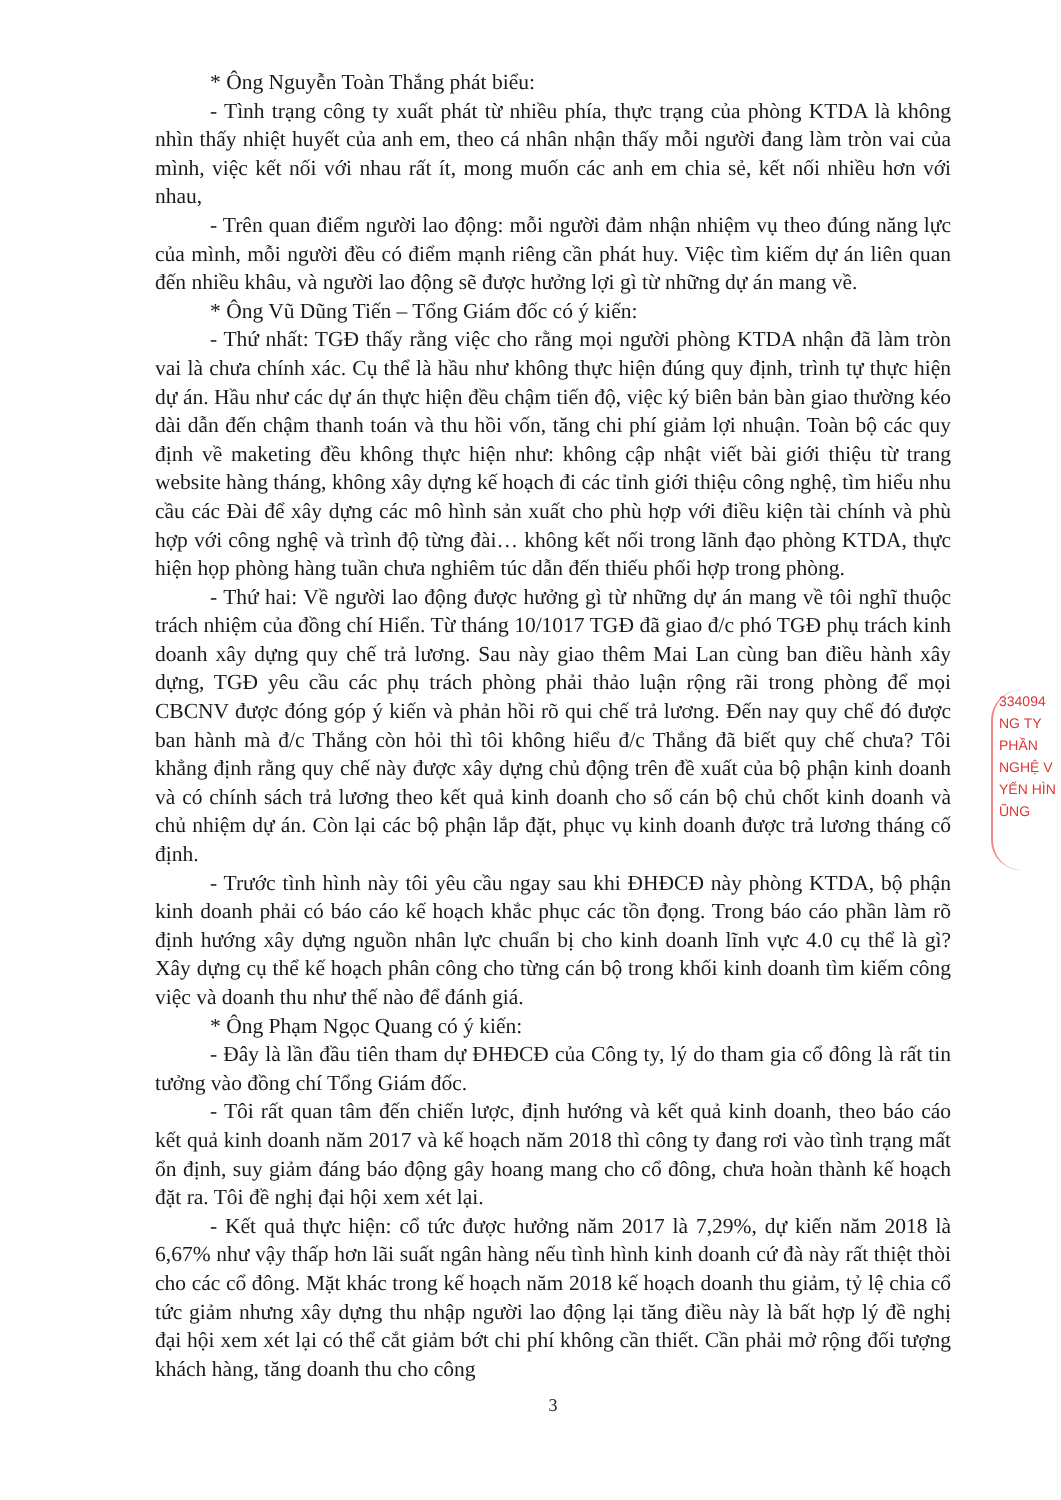334094
NG TY
PHẦN
NGHỆ V
YẾN HÌN
ŨNG
* Ông Nguyễn Toàn Thắng phát biểu:
- Tình trạng công ty xuất phát từ nhiều phía, thực trạng của phòng KTDA là không nhìn thấy nhiệt huyết của anh em, theo cá nhân nhận thấy mỗi người đang làm tròn vai của mình, việc kết nối với nhau rất ít, mong muốn các anh em chia sẻ, kết nối nhiều hơn với nhau,
- Trên quan điểm người lao động: mỗi người đảm nhận nhiệm vụ theo đúng năng lực của mình, mỗi người đều có điểm mạnh riêng cần phát huy. Việc tìm kiếm dự án liên quan đến nhiều khâu, và người lao động sẽ được hưởng lợi gì từ những dự án mang về.
* Ông Vũ Dũng Tiến – Tổng Giám đốc có ý kiến:
- Thứ nhất: TGĐ thấy rằng việc cho rằng mọi người phòng KTDA nhận đã làm tròn vai là chưa chính xác. Cụ thể là hầu như không thực hiện đúng quy định, trình tự thực hiện dự án. Hầu như các dự án thực hiện đều chậm tiến độ, việc ký biên bản bàn giao thường kéo dài dẫn đến chậm thanh toán và thu hồi vốn, tăng chi phí giảm lợi nhuận. Toàn bộ các quy định về maketing đều không thực hiện như: không cập nhật viết bài giới thiệu từ trang website hàng tháng, không xây dựng kế hoạch đi các tỉnh giới thiệu công nghệ, tìm hiểu nhu cầu các Đài để xây dựng các mô hình sản xuất cho phù hợp với điều kiện tài chính và phù hợp với công nghệ và trình độ từng đài… không kết nối trong lãnh đạo phòng KTDA, thực hiện họp phòng hàng tuần chưa nghiêm túc dẫn đến thiếu phối hợp trong phòng.
- Thứ hai: Về người lao động được hưởng gì từ những dự án mang về tôi nghĩ thuộc trách nhiệm của đồng chí Hiển. Từ tháng 10/1017 TGĐ đã giao đ/c phó TGĐ phụ trách kinh doanh xây dựng quy chế trả lương. Sau này giao thêm Mai Lan cùng ban điều hành xây dựng, TGĐ yêu cầu các phụ trách phòng phải thảo luận rộng rãi trong phòng để mọi CBCNV được đóng góp ý kiến và phản hồi rõ qui chế trả lương. Đến nay quy chế đó được ban hành mà đ/c Thắng còn hỏi thì tôi không hiểu đ/c Thắng đã biết quy chế chưa? Tôi khẳng định rằng quy chế này được xây dựng chủ động trên đề xuất của bộ phận kinh doanh và có chính sách trả lương theo kết quả kinh doanh cho số cán bộ chủ chốt kinh doanh và chủ nhiệm dự án. Còn lại các bộ phận lắp đặt, phục vụ kinh doanh được trả lương tháng cố định.
- Trước tình hình này tôi yêu cầu ngay sau khi ĐHĐCĐ này phòng KTDA, bộ phận kinh doanh phải có báo cáo kế hoạch khắc phục các tồn đọng. Trong báo cáo phần làm rõ định hướng xây dựng nguồn nhân lực chuẩn bị cho kinh doanh lĩnh vực 4.0 cụ thể là gì? Xây dựng cụ thể kế hoạch phân công cho từng cán bộ trong khối kinh doanh tìm kiếm công việc và doanh thu như thế nào để đánh giá.
* Ông Phạm Ngọc Quang có ý kiến:
- Đây là lần đầu tiên tham dự ĐHĐCĐ của Công ty, lý do tham gia cổ đông là rất tin tưởng vào đồng chí Tổng Giám đốc.
- Tôi rất quan tâm đến chiến lược, định hướng và kết quả kinh doanh, theo báo cáo kết quả kinh doanh năm 2017 và kế hoạch năm 2018 thì công ty đang rơi vào tình trạng mất ổn định, suy giảm đáng báo động gây hoang mang cho cổ đông, chưa hoàn thành kế hoạch đặt ra. Tôi đề nghị đại hội xem xét lại.
- Kết quả thực hiện: cổ tức được hưởng năm 2017 là 7,29%, dự kiến năm 2018 là 6,67% như vậy thấp hơn lãi suất ngân hàng nếu tình hình kinh doanh cứ đà này rất thiệt thòi cho các cổ đông. Mặt khác trong kế hoạch năm 2018 kế hoạch doanh thu giảm, tỷ lệ chia cổ tức giảm nhưng xây dựng thu nhập người lao động lại tăng điều này là bất hợp lý đề nghị đại hội xem xét lại có thể cắt giảm bớt chi phí không cần thiết. Cần phải mở rộng đối tượng khách hàng, tăng doanh thu cho công
3